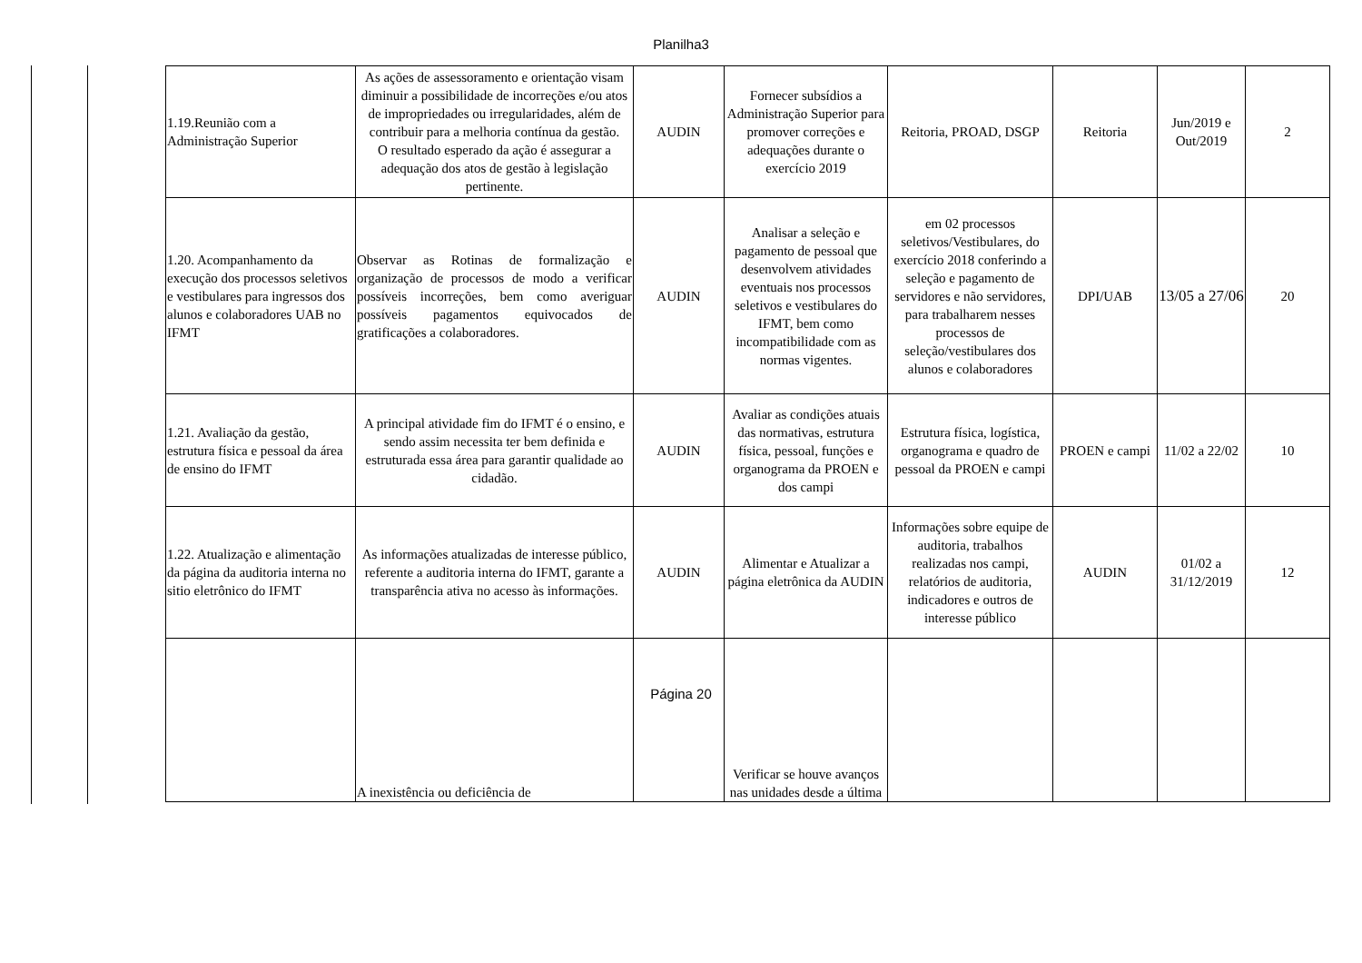Planilha3
| 1.19.Reunião com a Administração Superior | As ações de assessoramento e orientação visam diminuir a possibilidade de incorreções e/ou atos de impropriedades ou irregularidades, além de contribuir para a melhoria contínua da gestão. O resultado esperado da ação é assegurar a adequação dos atos de gestão à legislação pertinente. | AUDIN | Fornecer subsídios a Administração Superior para promover correções e adequações durante o exercício 2019 | Reitoria, PROAD, DSGP | Reitoria | Jun/2019 e Out/2019 | 2 |
| 1.20. Acompanhamento da execução dos processos seletivos e vestibulares para ingressos dos alunos e colaboradores UAB no IFMT | Observar as Rotinas de formalização e organização de processos de modo a verificar possíveis incorreções, bem como averiguar possíveis pagamentos equivocados de gratificações a colaboradores. | AUDIN | Analisar a seleção e pagamento de pessoal que desenvolvem atividades eventuais nos processos seletivos e vestibulares do IFMT, bem como incompatibilidade com as normas vigentes. | em 02 processos seletivos/Vestibulares, do exercício 2018 conferindo a seleção e pagamento de servidores e não servidores, para trabalharem nesses processos de seleção/vestibulares dos alunos e colaboradores | DPI/UAB | 13/05 a 27/06 | 20 |
| 1.21. Avaliação da gestão, estrutura física e pessoal da área de ensino do IFMT | A principal atividade fim do IFMT é o ensino, e sendo assim necessita ter bem definida e estruturada essa área para garantir qualidade ao cidadão. | AUDIN | Avaliar as condições atuais das normativas, estrutura física, pessoal, funções e organograma da PROEN e dos campi | Estrutura física, logística, organograma e quadro de pessoal da PROEN e campi | PROEN e campi | 11/02 a 22/02 | 10 |
| 1.22. Atualização e alimentação da página da auditoria interna no sitio eletrônico do IFMT | As informações atualizadas de interesse público, referente a auditoria interna do IFMT, garante a transparência ativa no acesso às informações. | AUDIN | Alimentar e Atualizar a página eletrônica da AUDIN | Informações sobre equipe de auditoria, trabalhos realizadas nos campi, relatórios de auditoria, indicadores e outros de interesse público | AUDIN | 01/02 a 31/12/2019 | 12 |
| | A inexistência ou deficiência de | | Verificar se houve avanços nas unidades desde a última | | | | |
Página 20